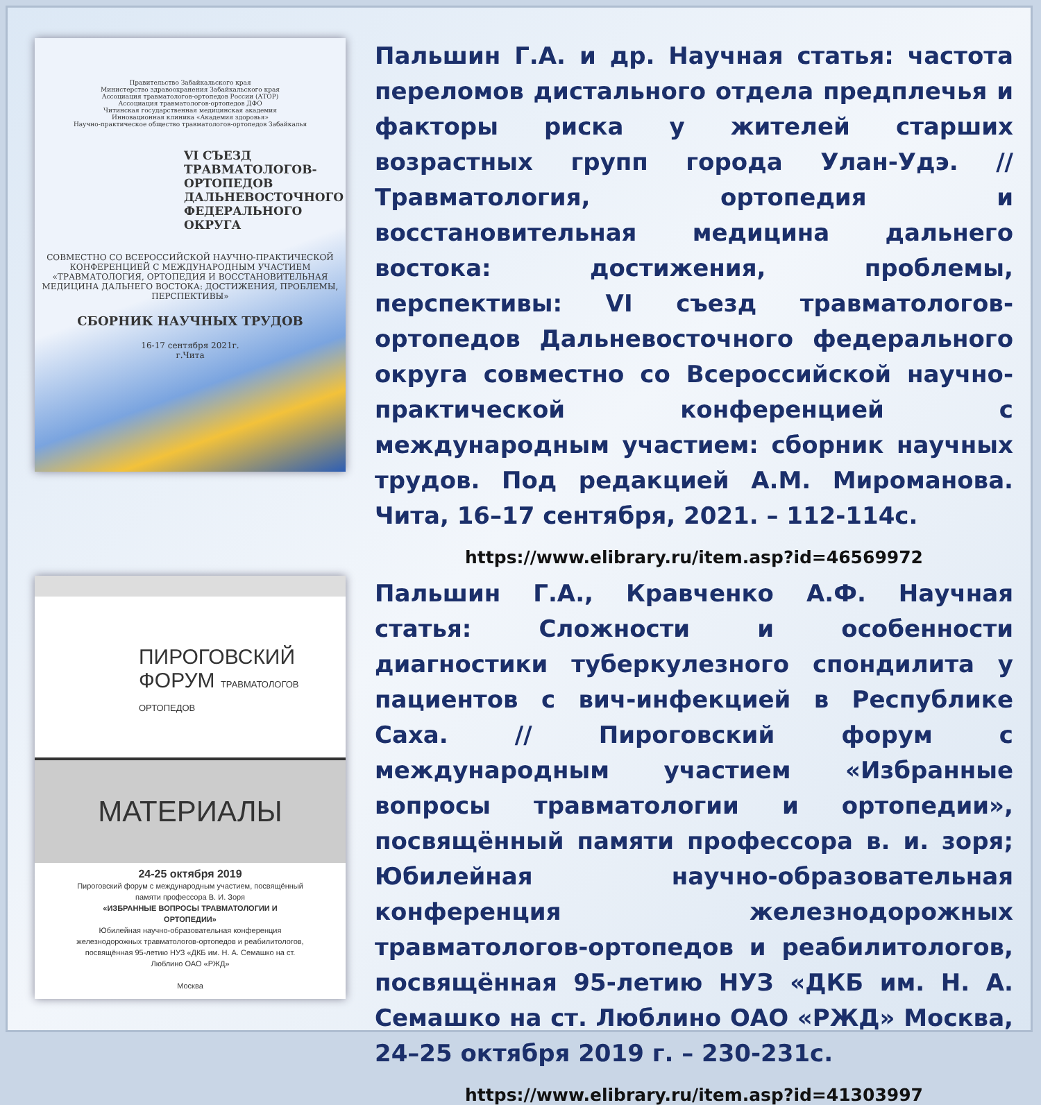Правительство Забайкальского края
Министерство здравоохранения Забайкальского края
Ассоциация травматологов-ортопедов России (АТОР)
Ассоциация травматологов-ортопедов ДФО
Читинская государственная медицинская академия
Инновационная клиника «Академия здоровья»
Научно-практическое общество травматологов-ортопедов Забайкалья
VI СЪЕЗД ТРАВМАТОЛОГОВ-ОРТОПЕДОВ ДАЛЬНЕВОСТОЧНОГО ФЕДЕРАЛЬНОГО ОКРУГА
СОВМЕСТНО СО ВСЕРОССИЙСКОЙ НАУЧНО-ПРАКТИЧЕСКОЙ КОНФЕРЕНЦИЕЙ С МЕЖДУНАРОДНЫМ УЧАСТИЕМ «ТРАВМАТОЛОГИЯ, ОРТОПЕДИЯ И ВОССТАНОВИТЕЛЬНАЯ МЕДИЦИНА ДАЛЬНЕГО ВОСТОКА: ДОСТИЖЕНИЯ, ПРОБЛЕМЫ, ПЕРСПЕКТИВЫ»
СБОРНИК НАУЧНЫХ ТРУДОВ
16-17 сентября 2021г.
г.Чита
Пальшин Г.А. и др. Научная статья: частота переломов дистального отдела предплечья и факторы риска у жителей старших возрастных групп города Улан-Удэ. //Травматология, ортопедия и восстановительная медицина дальнего востока: достижения, проблемы, перспективы: VI съезд травматологов-ортопедов Дальневосточного федерального округа совместно со Всероссийской научно-практической конференцией с международным участием: сборник научных трудов. Под редакцией А.М. Мироманова. Чита, 16–17 сентября, 2021. – 112-114с.
https://www.elibrary.ru/item.asp?id=46569972
ПИРОГОВСКИЙ
ФОРУМ ТРАВМАТОЛОГОВ ОРТОПЕДОВ
МАТЕРИАЛЫ
24-25 октября 2019
Пироговский форум с международным участием, посвящённый памяти профессора В. И. Зоря
«ИЗБРАННЫЕ ВОПРОСЫ ТРАВМАТОЛОГИИ И ОРТОПЕДИИ»
Юбилейная научно-образовательная конференция железнодорожных травматологов-ортопедов и реабилитологов, посвящённая 95-летию НУЗ «ДКБ им. Н. А. Семашко на ст. Люблино ОАО «РЖД»
Москва
Пальшин Г.А., Кравченко А.Ф. Научная статья: Сложности и особенности диагностики туберкулезного спондилита у пациентов с вич-инфекцией в Республике Саха. // Пироговский форум с международным участием «Избранные вопросы травматологии и ортопедии», посвящённый памяти профессора в. и. зоря; Юбилейная научно-образовательная конференция железнодорожных травматологов-ортопедов и реабилитологов, посвящённая 95-летию НУЗ «ДКБ им. Н. А. Семашко на ст. Люблино ОАО «РЖД» Москва, 24–25 октября 2019 г. – 230-231с.
https://www.elibrary.ru/item.asp?id=41303997